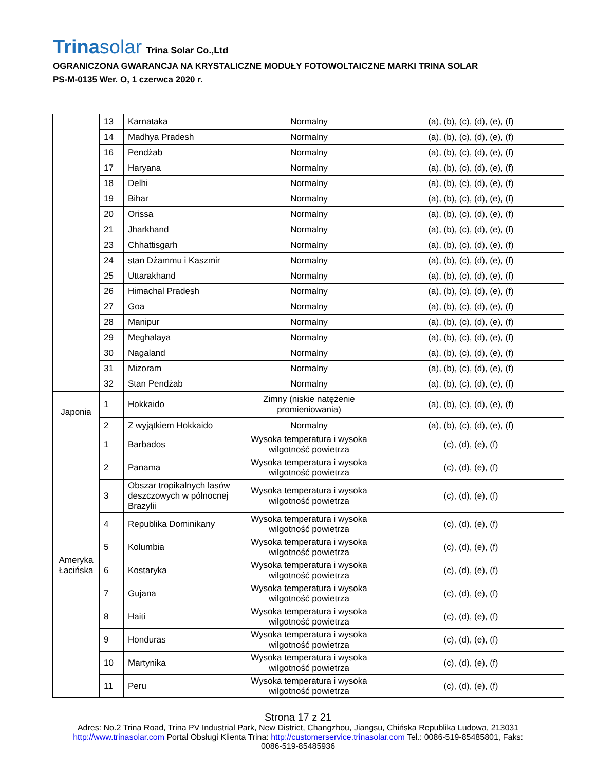Trinasolar Trina Solar Co.,Ltd
OGRANICZONA GWARANCJA NA KRYSTALICZNE MODUŁY FOTOWOLTAICZNE MARKI TRINA SOLAR
PS-M-0135 Wer. O, 1 czerwca 2020 r.
| | 13 | Karnataka | Normalny | (a), (b), (c), (d), (e), (f) |
| | 14 | Madhya Pradesh | Normalny | (a), (b), (c), (d), (e), (f) |
| | 16 | Pendżab | Normalny | (a), (b), (c), (d), (e), (f) |
| | 17 | Haryana | Normalny | (a), (b), (c), (d), (e), (f) |
| | 18 | Delhi | Normalny | (a), (b), (c), (d), (e), (f) |
| | 19 | Bihar | Normalny | (a), (b), (c), (d), (e), (f) |
| | 20 | Orissa | Normalny | (a), (b), (c), (d), (e), (f) |
| | 21 | Jharkhand | Normalny | (a), (b), (c), (d), (e), (f) |
| | 23 | Chhattisgarh | Normalny | (a), (b), (c), (d), (e), (f) |
| | 24 | stan Dżammu i Kaszmir | Normalny | (a), (b), (c), (d), (e), (f) |
| | 25 | Uttarakhand | Normalny | (a), (b), (c), (d), (e), (f) |
| | 26 | Himachal Pradesh | Normalny | (a), (b), (c), (d), (e), (f) |
| | 27 | Goa | Normalny | (a), (b), (c), (d), (e), (f) |
| | 28 | Manipur | Normalny | (a), (b), (c), (d), (e), (f) |
| | 29 | Meghalaya | Normalny | (a), (b), (c), (d), (e), (f) |
| | 30 | Nagaland | Normalny | (a), (b), (c), (d), (e), (f) |
| | 31 | Mizoram | Normalny | (a), (b), (c), (d), (e), (f) |
| | 32 | Stan Pendżab | Normalny | (a), (b), (c), (d), (e), (f) |
| Japonia | 1 | Hokkaido | Zimny (niskie natężenie promieniowania) | (a), (b), (c), (d), (e), (f) |
| | 2 | Z wyjątkiem Hokkaido | Normalny | (a), (b), (c), (d), (e), (f) |
| Ameryka Łacińska | 1 | Barbados | Wysoka temperatura i wysoka wilgotność powietrza | (c), (d), (e), (f) |
| | 2 | Panama | Wysoka temperatura i wysoka wilgotność powietrza | (c), (d), (e), (f) |
| | 3 | Obszar tropikalnych lasów deszczowych w północnej Brazylii | Wysoka temperatura i wysoka wilgotność powietrza | (c), (d), (e), (f) |
| | 4 | Republika Dominikany | Wysoka temperatura i wysoka wilgotność powietrza | (c), (d), (e), (f) |
| | 5 | Kolumbia | Wysoka temperatura i wysoka wilgotność powietrza | (c), (d), (e), (f) |
| | 6 | Kostaryka | Wysoka temperatura i wysoka wilgotność powietrza | (c), (d), (e), (f) |
| | 7 | Gujana | Wysoka temperatura i wysoka wilgotność powietrza | (c), (d), (e), (f) |
| | 8 | Haiti | Wysoka temperatura i wysoka wilgotność powietrza | (c), (d), (e), (f) |
| | 9 | Honduras | Wysoka temperatura i wysoka wilgotność powietrza | (c), (d), (e), (f) |
| | 10 | Martynika | Wysoka temperatura i wysoka wilgotność powietrza | (c), (d), (e), (f) |
| | 11 | Peru | Wysoka temperatura i wysoka wilgotność powietrza | (c), (d), (e), (f) |
Strona 17 z 21
Adres: No.2 Trina Road, Trina PV Industrial Park, New District, Changzhou, Jiangsu, Chińska Republika Ludowa, 213031
http://www.trinasolar.com Portal Obsługi Klienta Trina: http://customerservice.trinasolar.com Tel.: 0086-519-85485801, Faks:
0086-519-85485936